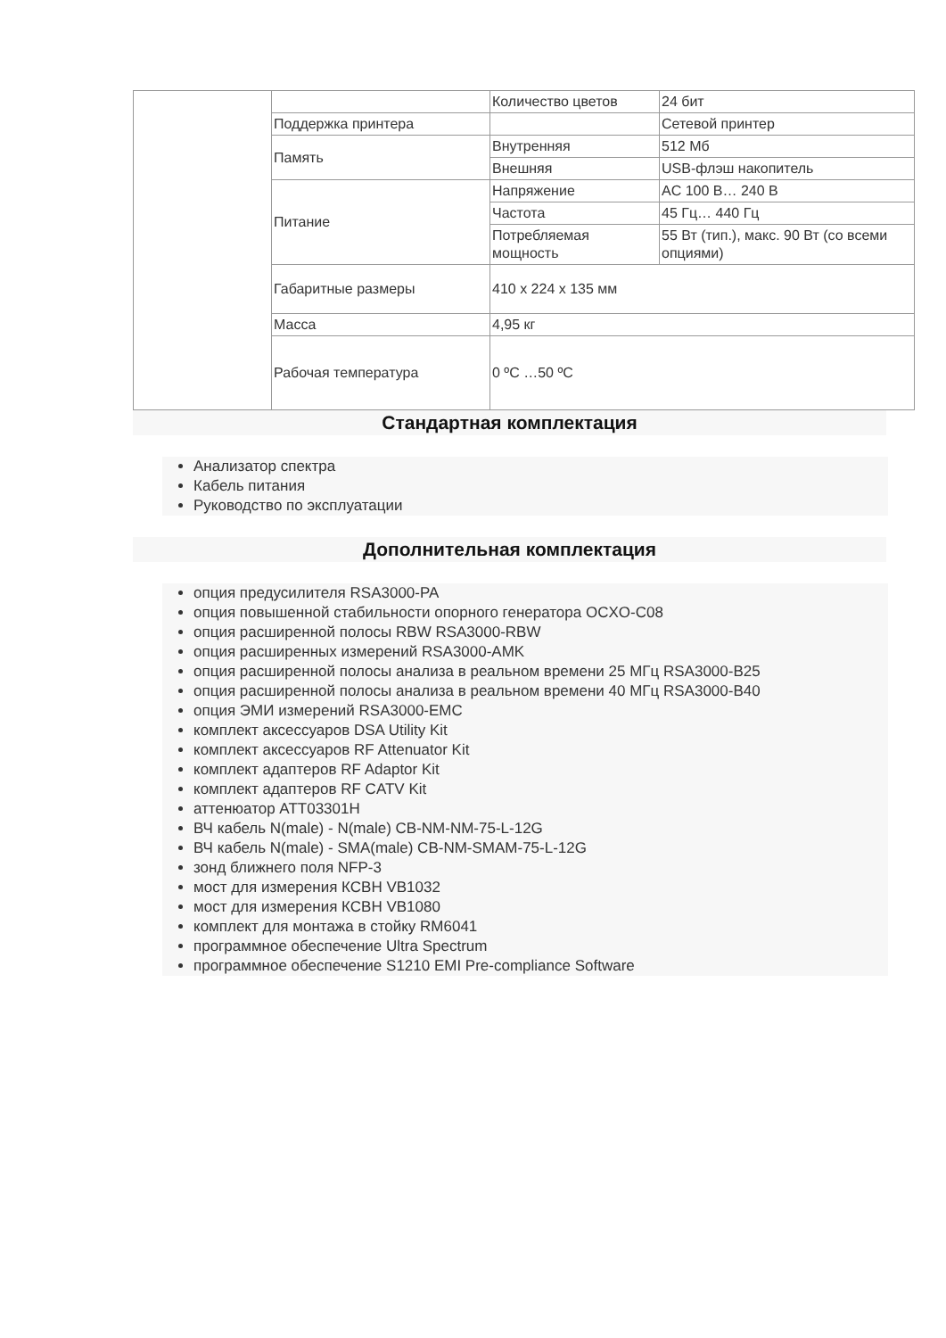| | | Количество цветов | 24 бит |
| | Поддержка принтера | | Сетевой принтер |
| | Память | Внутренняя | 512 Мб |
| | | Внешняя | USB-флэш накопитель |
| | Питание | Напряжение | AC 100 В… 240 В |
| | | Частота | 45 Гц… 440 Гц |
| | | Потребляемая мощность | 55 Вт (тип.), макс. 90 Вт (со всеми опциями) |
| | Габаритные размеры | 410 x 224 x 135 мм | |
| | Масса | 4,95 кг | |
| | Рабочая температура | 0 ºC …50 ºC | |
Стандартная комплектация
Анализатор спектра
Кабель питания
Руководство по эксплуатации
Дополнительная комплектация
опция предусилителя RSA3000-PA
опция повышенной стабильности опорного генератора OCXO-C08
опция расширенной полосы RBW RSA3000-RBW
опция расширенных измерений RSA3000-AMK
опция расширенной полосы анализа в реальном времени 25 МГц RSA3000-B25
опция расширенной полосы анализа в реальном времени 40 МГц RSA3000-B40
опция ЭМИ измерений RSA3000-EMC
комплект аксессуаров DSA Utility Kit
комплект аксессуаров RF Attenuator Kit
комплект адаптеров RF Adaptor Kit
комплект адаптеров RF CATV Kit
аттенюатор ATT03301H
ВЧ кабель N(male) - N(male) CB-NM-NM-75-L-12G
ВЧ кабель N(male) - SMA(male) CB-NM-SMAM-75-L-12G
зонд ближнего поля NFP-3
мост для измерения КСВН VB1032
мост для измерения КСВН VB1080
комплект для монтажа в стойку RM6041
программное обеспечение Ultra Spectrum
программное обеспечение S1210 EMI Pre-compliance Software